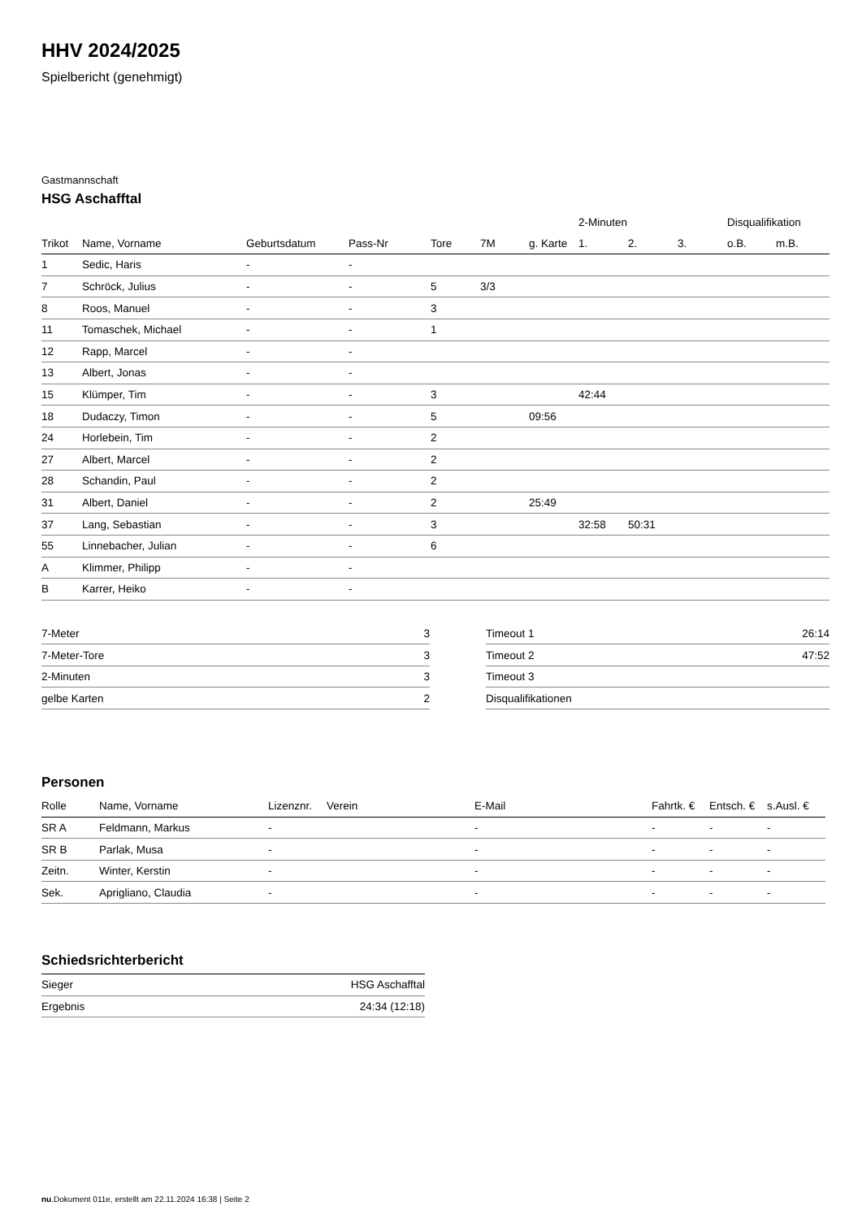HHV 2024/2025
Spielbericht (genehmigt)
Gastmannschaft
HSG Aschafftal
| | | | | | | | 2-Minuten | | | Disqualifikation | |
| Trikot | Name, Vorname | Geburtsdatum | Pass-Nr | Tore | 7M | g. Karte | 1. | 2. | 3. | o.B. | m.B. |
| 1 | Sedic, Haris | - | - | | | | | | | | |
| 7 | Schröck, Julius | - | - | 5 | 3/3 | | | | | | |
| 8 | Roos, Manuel | - | - | 3 | | | | | | | |
| 11 | Tomaschek, Michael | - | - | 1 | | | | | | | |
| 12 | Rapp, Marcel | - | - | | | | | | | | |
| 13 | Albert, Jonas | - | - | | | | | | | | |
| 15 | Klümper, Tim | - | - | 3 | | | 42:44 | | | | |
| 18 | Dudaczy, Timon | - | - | 5 | | 09:56 | | | | | |
| 24 | Horlebein, Tim | - | - | 2 | | | | | | | |
| 27 | Albert, Marcel | - | - | 2 | | | | | | | |
| 28 | Schandin, Paul | - | - | 2 | | | | | | | |
| 31 | Albert, Daniel | - | - | 2 | | 25:49 | | | | | |
| 37 | Lang, Sebastian | - | - | 3 | | | 32:58 | 50:31 | | | |
| 55 | Linnebacher, Julian | - | - | 6 | | | | | | | |
| A | Klimmer, Philipp | - | - | | | | | | | | |
| B | Karrer, Heiko | - | - | | | | | | | | |
| 7-Meter | 3 |
| 7-Meter-Tore | 3 |
| 2-Minuten | 3 |
| gelbe Karten | 2 |
| Timeout 1 | 26:14 |
| Timeout 2 | 47:52 |
| Timeout 3 | |
| Disqualifikationen | |
Personen
| Rolle | Name, Vorname | Lizenznr. | Verein | E-Mail | Fahrtk. € | Entsch. € | s.Ausl. € |
| --- | --- | --- | --- | --- | --- | --- | --- |
| SR A | Feldmann, Markus | - | | - | - | - | - |
| SR B | Parlak, Musa | - | | - | - | - | - |
| Zeitn. | Winter, Kerstin | - | | - | - | - | - |
| Sek. | Aprigliano, Claudia | - | | - | - | - | - |
Schiedsrichterbericht
| Sieger | HSG Aschafftal |
| Ergebnis | 24:34 (12:18) |
nu.Dokument 011e, erstellt am 22.11.2024 16:38 | Seite 2